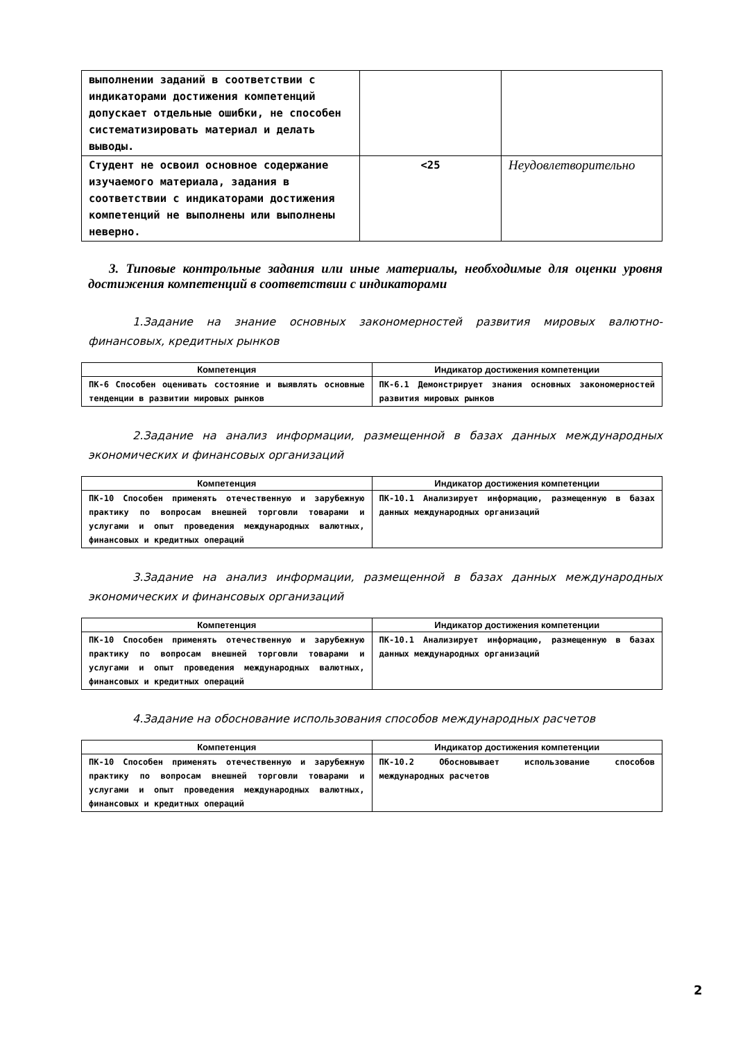| выполнении заданий в соответствии с индикаторами достижения компетенций допускает отдельные ошибки, не способен систематизировать материал и делать выводы. | | |
| Студент не освоил основное содержание изучаемого материала, задания в соответствии с индикаторами достижения компетенций не выполнены или выполнены неверно. | <25 | Неудовлетворительно |
3. Типовые контрольные задания или иные материалы, необходимые для оценки уровня достижения компетенций в соответствии с индикаторами
1.Задание на знание основных закономерностей развития мировых валютно-финансовых, кредитных рынков
| Компетенция | Индикатор достижения компетенции |
| --- | --- |
| ПК-6 Способен оценивать состояние и выявлять основные тенденции в развитии мировых рынков | ПК-6.1 Демонстрирует знания основных закономерностей развития мировых рынков |
2.Задание на анализ информации, размещенной в базах данных международных экономических и финансовых организаций
| Компетенция | Индикатор достижения компетенции |
| --- | --- |
| ПК-10 Способен применять отечественную и зарубежную практику по вопросам внешней торговли товарами и услугами и опыт проведения международных валютных, финансовых и кредитных операций | ПК-10.1 Анализирует информацию, размещенную в базах данных международных организаций |
3.Задание на анализ информации, размещенной в базах данных международных экономических и финансовых организаций
| Компетенция | Индикатор достижения компетенции |
| --- | --- |
| ПК-10 Способен применять отечественную и зарубежную практику по вопросам внешней торговли товарами и услугами и опыт проведения международных валютных, финансовых и кредитных операций | ПК-10.1 Анализирует информацию, размещенную в базах данных международных организаций |
4.Задание на обоснование использования способов международных расчетов
| Компетенция | Индикатор достижения компетенции |
| --- | --- |
| ПК-10 Способен применять отечественную и зарубежную практику по вопросам внешней торговли товарами и услугами и опыт проведения международных валютных, финансовых и кредитных операций | ПК-10.2 Обосновывает использование способов международных расчетов |
2